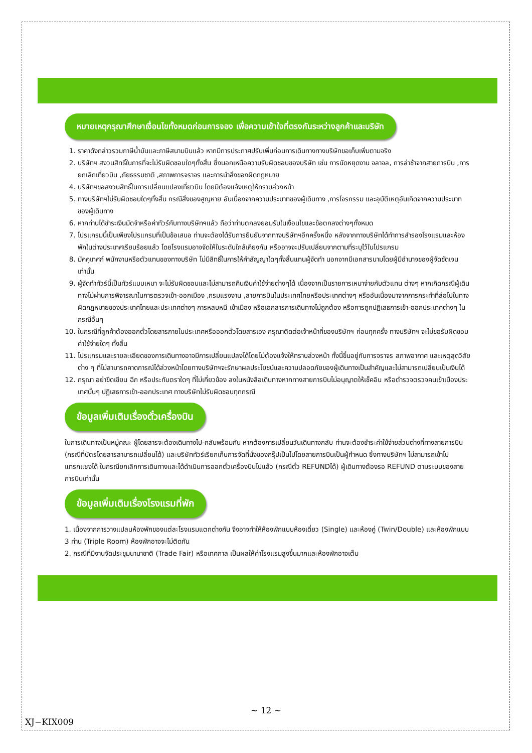หมายเหตุกรุณาศึกษาเงื่อนไขทั้งหมดก่อนการจอง เพื่อความเข้าใจที่ตรงกันระหว่างลูกค้าและบริษัท
1. ราคาดังกล่าวรวมภาษีน้ำมันและภาษีสนามบินแล้ว หากมีการประกาศปรับเพิ่มก่อนการเดินทางทางบริษัทขอเก็บเพิ่มตามจริง
2. บริษัทฯ สงวนสิทธิ์ในการที่จะไม่รับผิดชอบใดๆทั้งสิ้น ซึ่งนอกเหนือความรับผิดชอบของบริษัท เช่น การนัดหยุดงาน จลาจล, การล่าช้าจากสายการบิน ,การยกเลิกเที่ยวบิน ,ภัยธรรมชาติ ,สภาพการจราจร และการนำสิ่งของผิดกฎหมาย
4. บริษัทฯขอสงวนสิทธิ์ในการเปลี่ยนแปลงเที่ยวบิน โดยมิต้องแจ้งเหตุให้ทราบล่วงหน้า
5. ทางบริษัทฯไม่รับผิดชอบใดๆทั้งสิ้น กรณีสิ่งของสูญหาย อันเนื่องจากความประมาทของผู้เดินทาง ,การโจรกรรม และอุบัติเหตุอันเกิดจากความประมาทของผู้เดินทาง
6. หากท่านได้ชำระเงินมัดจำหรือค่าทัวร์กับทางบริษัทฯแล้ว ถือว่าท่านตกลงยอมรับในเงื่อนไขและข้อตกลงต่างๆทั้งหมด
7. โปรแกรมนี้เป็นเพียงโปรแกรมที่เป็นข้อเสนอ ท่านจะต้องได้รับการยืนยันจากทางบริษัทฯอีกครั้งหนึ่ง หลังจากทางบริษัทได้ทำการสำรองโรงแรมและห้องพักในต่างประเทศเรียบร้อยแล้ว โดยโรงแรมอาจจัดให้ในระดับใกล้เคียงกัน หรืออาจจะปรับเปลี่ยนจากตามที่ระบุไว้ในโปรแกรม
8. มัคคุเทศก์ พนักงานหรือตัวแทนของทางบริษัท ไม่มีสิทธิ์ในการให้คำสัญญาใดๆทั้งสิ้นแทนผู้จัดทำ นอกจากมีเอกสารนามโดยผู้มีอำนาจของผู้จัดชัดเจนเท่านั้น
9. ผู้จัดทำทัวร์นี้เป็นทัวร์แบบเหมา จะไม่รับผิดชอบและไม่สามารถคืนเงินค่าใช้จ่ายต่างๆได้ เนื่องจากเป็นรายการเหมาจ่ายกับตัวแทน ต่างๆ หากเกิดกรณีผู้เดินทางไม่ผ่านการพิจารณาในการตรวจเข้า-ออกเมือง ,กรมแรงงาน ,สายการบินในประเทศไทยหรือประเทศต่างๆ หรืออันเนื่องมาจากการกระทำที่ส่อไปในทางผิดกฎหมายของประเทศไทยและประเทศต่างๆ การหลบหนี เข้าเมือง หรือเอกสารการเดินทางไม่ถูกต้อง หรือการถูกปฏิเสธการเข้า-ออกประเทศต่างๆ ในกรณีอื่นๆ
10. ในกรณีที่ลูกค้าต้องออกตั๋วโดยสารภายในประเทศหรือออกตั๋วโดยสารเอง กรุณาติดต่อเจ้าหน้าที่ของบริษัทฯ ก่อนทุกครั้ง ทางบริษัทฯ จะไม่ขอรับผิดชอบค่าใช้จ่ายใดๆ ทั้งสิ้น
11. โปรแกรมและรายละเอียดของการเดินทางอาจมีการเปลี่ยนแปลงได้โดยไม่ต้องแจ้งให้ทราบล่วงหน้า ทั้งนี้ขึ้นอยู่กับการจราจร สภาพอากาศ และเหตุสุดวิสัยต่าง ๆ ที่ไม่สามารถคาดการณ์ได้ล่วงหน้าโดยทางบริษัทฯจะรักษาผลประโยชน์และความปลอดภัยของผู้เดินทางเป็นสำคัญและไม่สามารถเปลี่ยนเป็นเงินได้
12. กรุณา อย่าขีดเขียน ฉีก หรือประทับตราใดๆ ที่ไม่เกี่ยวข้อง ลงในหนังสือเดินทางหากทางสายการบินไม่อนุญาตให้เช็คอิน หรือตำรวจตรวจคนเข้าเมืองประเทศนั้นๆ ปฏิเสธการเข้า-ออกประเทศ ทางบริษัทไม่รับผิดชอบทุกกรณี
ข้อมูลเพิ่มเติมเรื่องตั๋วเครื่องบิน
ในการเดินทางเป็นหมู่คณะ ผู้โดยสารจะต้องเดินทางไป-กลับพร้อมกัน หากต้องการเปลี่ยนวันเดินทางกลับ ท่านจะต้องชำระค่าใช้จ่ายส่วนต่างที่ทางสายการบิน (กรณีที่บัตรโดยสารสามารถเปลี่ยนได้) และบริษัททัวร์เรียกเก็บการจัดที่นั่งของกรุ๊ปเป็นไปโดยสายการบินเป็นผู้กำหนด ซึ่งทางบริษัทฯ ไม่สามารถเข้าไปแทรกแซงได้ ในกรณียกเลิกการเดินทางและได้ดำเนินการออกตั๋วเครื่องบินไปแล้ว (กรณีตั๋ว REFUNDได้) ผู้เดินทางต้องรอ REFUND ตามระบบของสายการบินเท่านั้น
ข้อมูลเพิ่มเติมเรื่องโรงแรมที่พัก
1. เนื่องจากการวางแปลนห้องพักของแต่ละโรงแรมแตกต่างกัน จึงอาจทำให้ห้องพักแบบห้องเดี่ยว (Single) และห้องคู่ (Twin/Double) และห้องพักแบบ 3 ท่าน (Triple Room) ห้องพักอาจจะไม่ติดกัน
2. กรณีที่มีงานจัดประชุมนานาชาติ (Trade Fair) หรือเทศกาล เป็นผลให้ค่าโรงแรมสูงขึ้นมากและห้องพักอาจเต็ม
~ 12 ~
XJ−KIX009